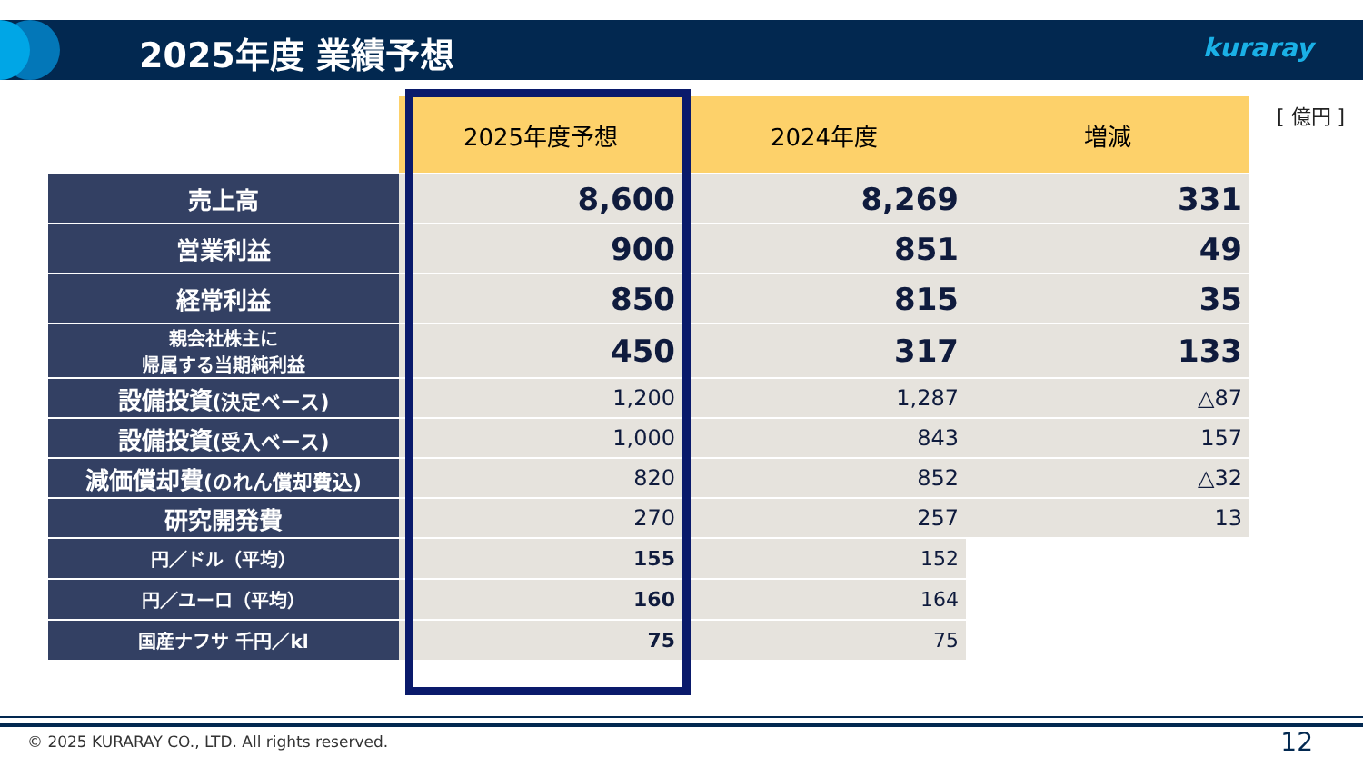2025年度 業績予想 kuraray
[ 億円 ]
| | 2025年度予想 | 2024年度 | 増減 |
| 売上高 | 8,600 | 8,269 | 331 |
| 営業利益 | 900 | 851 | 49 |
| 経常利益 | 850 | 815 | 35 |
| 親会社株主に 帰属する当期純利益 | 450 | 317 | 133 |
| 設備投資 (決定ベース) | 1,200 | 1,287 | △87 |
| 設備投資 (受入ベース) | 1,000 | 843 | 157 |
| 減価償却費 (のれん償却費込) | 820 | 852 | △32 |
| 研究開発費 | 270 | 257 | 13 |
| 円／ドル（平均） | 155 | 152 | |
| 円／ユーロ（平均） | 160 | 164 | |
| 国産ナフサ 千円／kl | 75 | 75 | |
© 2025 KURARAY CO., LTD. All rights reserved.
12